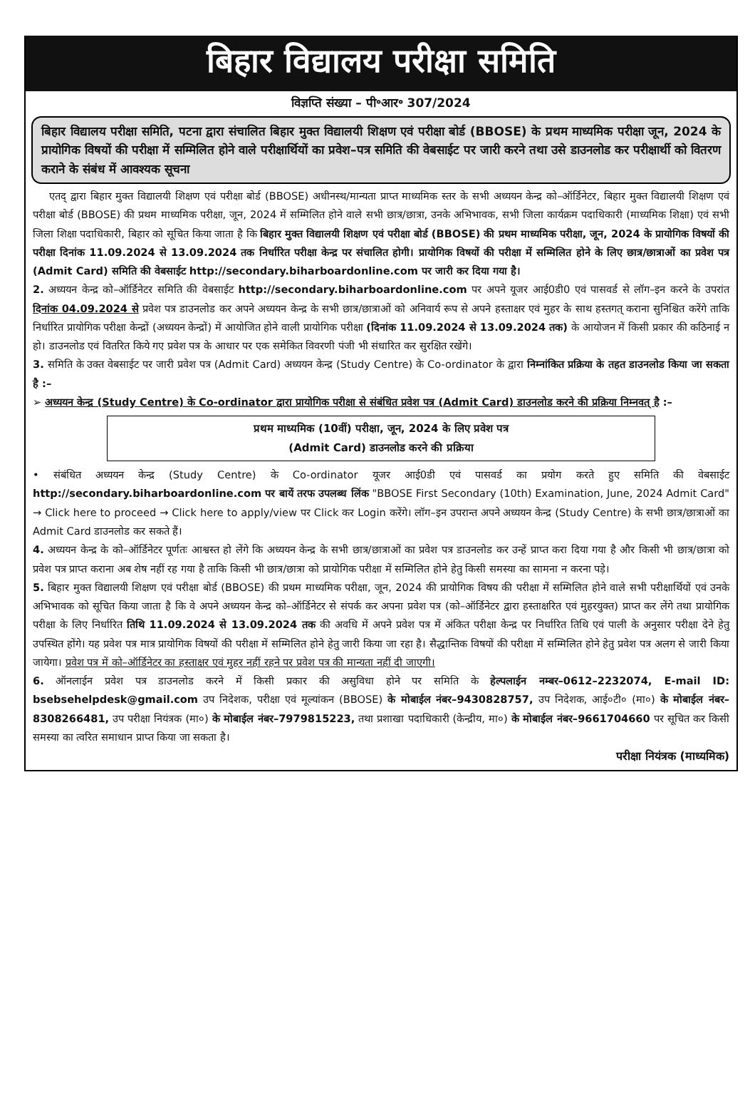बिहार विद्यालय परीक्षा समिति
विज्ञप्ति संख्या – पी॰आर॰ 307/2024
बिहार विद्यालय परीक्षा समिति, पटना द्वारा संचालित बिहार मुक्त विद्यालयी शिक्षण एवं परीक्षा बोर्ड (BBOSE) के प्रथम माध्यमिक परीक्षा जून, 2024 के प्रायोगिक विषयों की परीक्षा में सम्मिलित होने वाले परीक्षार्थियों का प्रवेश–पत्र समिति की वेबसाईट पर जारी करने तथा उसे डाउनलोड कर परीक्षार्थी को वितरण कराने के संबंध में आवश्यक सूचना
एतद् द्वारा बिहार मुक्त विद्यालयी शिक्षण एवं परीक्षा बोर्ड (BBOSE) अधीनस्थ/मान्यता प्राप्त माध्यमिक स्तर के सभी अध्ययन केन्द्र को–ऑर्डिनेटर, बिहार मुक्त विद्यालयी शिक्षण एवं परीक्षा बोर्ड (BBOSE) की प्रथम माध्यमिक परीक्षा, जून, 2024 में सम्मिलित होने वाले सभी छात्र/छात्रा, उनके अभिभावक, सभी जिला कार्यक्रम पदाधिकारी (माध्यमिक शिक्षा) एवं सभी जिला शिक्षा पदाधिकारी, बिहार को सूचित किया जाता है कि बिहार मुक्त विद्यालयी शिक्षण एवं परीक्षा बोर्ड (BBOSE) की प्रथम माध्यमिक परीक्षा, जून, 2024 के प्रायोगिक विषयों की परीक्षा दिनांक 11.09.2024 से 13.09.2024 तक निर्धारित परीक्षा केन्द्र पर संचालित होगी। प्रायोगिक विषयों की परीक्षा में सम्मिलित होने के लिए छात्र/छात्राओं का प्रवेश पत्र (Admit Card) समिति की वेबसाईट http://secondary.biharboardonline.com पर जारी कर दिया गया है।
2. अध्ययन केन्द्र को–ऑर्डिनेटर समिति की वेबसाईट http://secondary.biharboardonline.com पर अपने यूजर आई0डी0 एवं पासवर्ड से लॉग–इन करने के उपरांत दिनांक 04.09.2024 से प्रवेश पत्र डाउनलोड कर अपने अध्ययन केन्द्र के सभी छात्र/छात्राओं को अनिवार्य रूप से अपने हस्ताक्षर एवं मुहर के साथ हस्तगत् कराना सुनिश्चित करेंगे ताकि निर्धारित प्रायोगिक परीक्षा केन्द्रों (अध्ययन केन्द्रों) में आयोजित होने वाली प्रायोगिक परीक्षा (दिनांक 11.09.2024 से 13.09.2024 तक) के आयोजन में किसी प्रकार की कठिनाई न हो। डाउनलोड एवं वितरित किये गए प्रवेश पत्र के आधार पर एक समेकित विवरणी पंजी भी संधारित कर सुरक्षित रखेंगे।
3. समिति के उक्त वेबसाईट पर जारी प्रवेश पत्र (Admit Card) अध्ययन केन्द्र (Study Centre) के Co-ordinator के द्वारा निम्नांकित प्रक्रिया के तहत डाउनलोड किया जा सकता है :–
➢ अध्ययन केन्द्र (Study Centre) के Co-ordinator द्वारा प्रायोगिक परीक्षा से संबंधित प्रवेश पत्र (Admit Card) डाउनलोड करने की प्रक्रिया निम्नवत् है :–
प्रथम माध्यमिक (10वीं) परीक्षा, जून, 2024 के लिए प्रवेश पत्र
(Admit Card) डाउनलोड करने की प्रक्रिया
• संबंधित अध्ययन केन्द्र (Study Centre) के Co-ordinator यूजर आई0डी एवं पासवर्ड का प्रयोग करते हुए समिति की वेबसाईट http://secondary.biharboardonline.com पर बायें तरफ उपलब्ध लिंक "BBOSE First Secondary (10th) Examination, June, 2024 Admit Card" → Click here to proceed → Click here to apply/view पर Click कर Login करेंगे। लॉग–इन उपरान्त अपने अध्ययन केन्द्र (Study Centre) के सभी छात्र/छात्राओं का Admit Card डाउनलोड कर सकते हैं।
4. अध्ययन केन्द्र के को–ऑर्डिनेटर पूर्णतः आश्वस्त हो लेंगे कि अध्ययन केन्द्र के सभी छात्र/छात्राओं का प्रवेश पत्र डाउनलोड कर उन्हें प्राप्त करा दिया गया है और किसी भी छात्र/छात्रा को प्रवेश पत्र प्राप्त कराना अब शेष नहीं रह गया है ताकि किसी भी छात्र/छात्रा को प्रायोगिक परीक्षा में सम्मिलित होने हेतु किसी समस्या का सामना न करना पड़े।
5. बिहार मुक्त विद्यालयी शिक्षण एवं परीक्षा बोर्ड (BBOSE) की प्रथम माध्यमिक परीक्षा, जून, 2024 की प्रायोगिक विषय की परीक्षा में सम्मिलित होने वाले सभी परीक्षार्थियों एवं उनके अभिभावक को सूचित किया जाता है कि वे अपने अध्ययन केन्द्र को–ऑर्डिनेटर से संपर्क कर अपना प्रवेश पत्र (को–ऑर्डिनेटर द्वारा हस्ताक्षरित एवं मुहरयुक्त) प्राप्त कर लेंगे तथा प्रायोगिक परीक्षा के लिए निर्धारित तिथि 11.09.2024 से 13.09.2024 तक की अवधि में अपने प्रवेश पत्र में अंकित परीक्षा केन्द्र पर निर्धारित तिथि एवं पाली के अनुसार परीक्षा देने हेतु उपस्थित होंगे। यह प्रवेश पत्र मात्र प्रायोगिक विषयों की परीक्षा में सम्मिलित होने हेतु जारी किया जा रहा है। सैद्धान्तिक विषयों की परीक्षा में सम्मिलित होने हेतु प्रवेश पत्र अलग से जारी किया जायेगा। प्रवेश पत्र में को–ऑर्डिनेटर का हस्ताक्षर एवं मुहर नहीं रहने पर प्रवेश पत्र की मान्यता नहीं दी जाएगी।
6. ऑनलाईन प्रवेश पत्र डाउनलोड करने में किसी प्रकार की असुविधा होने पर समिति के हेल्पलाईन नम्बर–0612–2232074, E-mail ID: bsebsehelpdesk@gmail.com उप निदेशक, परीक्षा एवं मूल्यांकन (BBOSE) के मोबाईल नंबर–9430828757, उप निदेशक, आई०टी० (मा०) के मोबाईल नंबर–8308266481, उप परीक्षा नियंत्रक (मा०) के मोबाईल नंबर–7979815223, तथा प्रशाखा पदाधिकारी (केन्द्रीय, मा०) के मोबाईल नंबर–9661704660 पर सूचित कर किसी समस्या का त्वरित समाधान प्राप्त किया जा सकता है।
परीक्षा नियंत्रक (माध्यमिक)